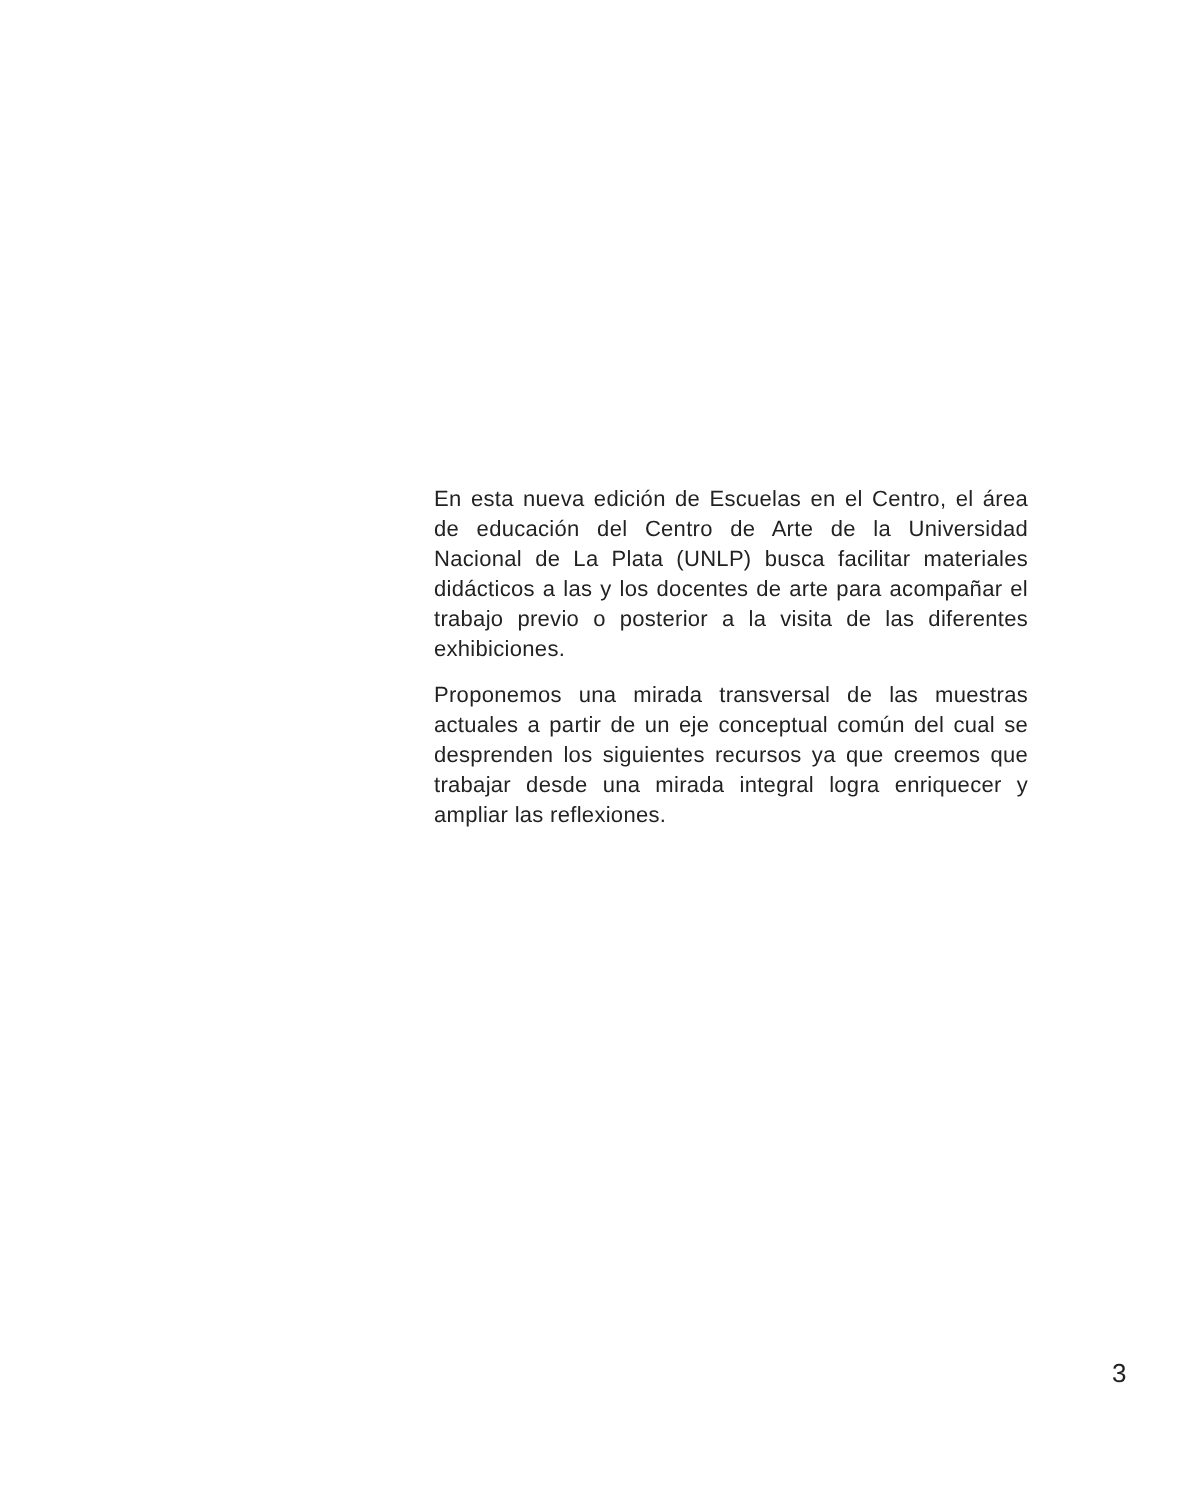En esta nueva edición de Escuelas en el Centro, el área de educación del Centro de Arte de la Universidad Nacional de La Plata (UNLP) busca facilitar materiales didácticos a las y los docentes de arte para acompañar el trabajo previo o posterior a la visita de las diferentes exhibiciones.
Proponemos una mirada transversal de las muestras actuales a partir de un eje conceptual común del cual se desprenden los siguientes recursos ya que creemos que trabajar desde una mirada integral logra enriquecer y ampliar las reflexiones.
3